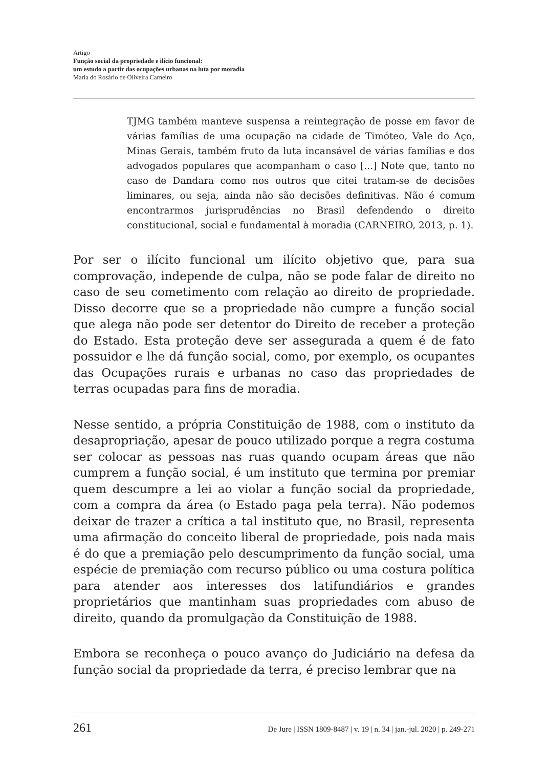Artigo
Função social da propriedade e ilício funcional:
um estudo a partir das ocupações urbanas na luta por moradia
Maria do Rosário de Oliveira Carneiro
TJMG também manteve suspensa a reintegração de posse em favor de várias famílias de uma ocupação na cidade de Timóteo, Vale do Aço, Minas Gerais, também fruto da luta incansável de várias famílias e dos advogados populares que acompanham o caso [...] Note que, tanto no caso de Dandara como nos outros que citei tratam-se de decisões liminares, ou seja, ainda não são decisões definitivas. Não é comum encontrarmos jurisprudências no Brasil defendendo o direito constitucional, social e fundamental à moradia (CARNEIRO, 2013, p. 1).
Por ser o ilícito funcional um ilícito objetivo que, para sua comprovação, independe de culpa, não se pode falar de direito no caso de seu cometimento com relação ao direito de propriedade. Disso decorre que se a propriedade não cumpre a função social que alega não pode ser detentor do Direito de receber a proteção do Estado. Esta proteção deve ser assegurada a quem é de fato possuidor e lhe dá função social, como, por exemplo, os ocupantes das Ocupações rurais e urbanas no caso das propriedades de terras ocupadas para fins de moradia.
Nesse sentido, a própria Constituição de 1988, com o instituto da desapropriação, apesar de pouco utilizado porque a regra costuma ser colocar as pessoas nas ruas quando ocupam áreas que não cumprem a função social, é um instituto que termina por premiar quem descumpre a lei ao violar a função social da propriedade, com a compra da área (o Estado paga pela terra). Não podemos deixar de trazer a crítica a tal instituto que, no Brasil, representa uma afirmação do conceito liberal de propriedade, pois nada mais é do que a premiação pelo descumprimento da função social, uma espécie de premiação com recurso público ou uma costura política para atender aos interesses dos latifundiários e grandes proprietários que mantinham suas propriedades com abuso de direito, quando da promulgação da Constituição de 1988.
Embora se reconheça o pouco avanço do Judiciário na defesa da função social da propriedade da terra, é preciso lembrar que na
261 De Jure | ISSN 1809-8487 | v. 19 | n. 34 | jan.-jul. 2020 | p. 249-271